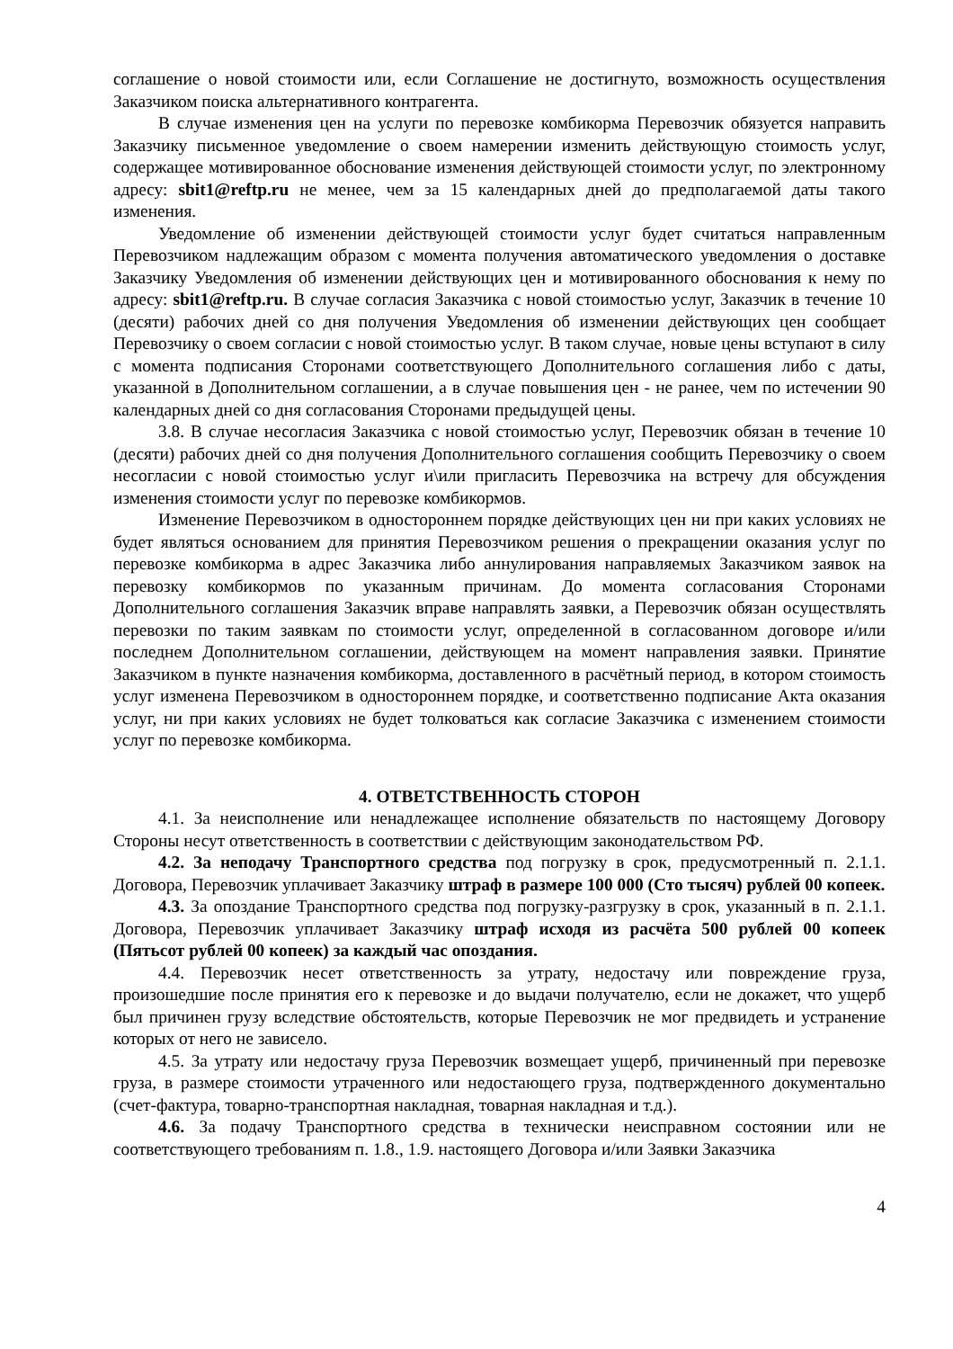соглашение о новой стоимости или, если Соглашение не достигнуто, возможность осуществления Заказчиком поиска альтернативного контрагента.
В случае изменения цен на услуги по перевозке комбикорма Перевозчик обязуется направить Заказчику письменное уведомление о своем намерении изменить действующую стоимость услуг, содержащее мотивированное обоснование изменения действующей стоимости услуг, по электронному адресу: sbit1@reftp.ru не менее, чем за 15 календарных дней до предполагаемой даты такого изменения.
Уведомление об изменении действующей стоимости услуг будет считаться направленным Перевозчиком надлежащим образом с момента получения автоматического уведомления о доставке Заказчику Уведомления об изменении действующих цен и мотивированного обоснования к нему по адресу: sbit1@reftp.ru. В случае согласия Заказчика с новой стоимостью услуг, Заказчик в течение 10 (десяти) рабочих дней со дня получения Уведомления об изменении действующих цен сообщает Перевозчику о своем согласии с новой стоимостью услуг. В таком случае, новые цены вступают в силу с момента подписания Сторонами соответствующего Дополнительного соглашения либо с даты, указанной в Дополнительном соглашении, а в случае повышения цен - не ранее, чем по истечении 90 календарных дней со дня согласования Сторонами предыдущей цены.
3.8. В случае несогласия Заказчика с новой стоимостью услуг, Перевозчик обязан в течение 10 (десяти) рабочих дней со дня получения Дополнительного соглашения сообщить Перевозчику о своем несогласии с новой стоимостью услуг и\или пригласить Перевозчика на встречу для обсуждения изменения стоимости услуг по перевозке комбикормов.
Изменение Перевозчиком в одностороннем порядке действующих цен ни при каких условиях не будет являться основанием для принятия Перевозчиком решения о прекращении оказания услуг по перевозке комбикорма в адрес Заказчика либо аннулирования направляемых Заказчиком заявок на перевозку комбикормов по указанным причинам. До момента согласования Сторонами Дополнительного соглашения Заказчик вправе направлять заявки, а Перевозчик обязан осуществлять перевозки по таким заявкам по стоимости услуг, определенной в согласованном договоре и/или последнем Дополнительном соглашении, действующем на момент направления заявки. Принятие Заказчиком в пункте назначения комбикорма, доставленного в расчётный период, в котором стоимость услуг изменена Перевозчиком в одностороннем порядке, и соответственно подписание Акта оказания услуг, ни при каких условиях не будет толковаться как согласие Заказчика с изменением стоимости услуг по перевозке комбикорма.
4. ОТВЕТСТВЕННОСТЬ СТОРОН
4.1. За неисполнение или ненадлежащее исполнение обязательств по настоящему Договору Стороны несут ответственность в соответствии с действующим законодательством РФ.
4.2. За неподачу Транспортного средства под погрузку в срок, предусмотренный п. 2.1.1. Договора, Перевозчик уплачивает Заказчику штраф в размере 100 000 (Сто тысяч) рублей 00 копеек.
4.3. За опоздание Транспортного средства под погрузку-разгрузку в срок, указанный в п. 2.1.1. Договора, Перевозчик уплачивает Заказчику штраф исходя из расчёта 500 рублей 00 копеек (Пятьсот рублей 00 копеек) за каждый час опоздания.
4.4. Перевозчик несет ответственность за утрату, недостачу или повреждение груза, произошедшие после принятия его к перевозке и до выдачи получателю, если не докажет, что ущерб был причинен грузу вследствие обстоятельств, которые Перевозчик не мог предвидеть и устранение которых от него не зависело.
4.5. За утрату или недостачу груза Перевозчик возмещает ущерб, причиненный при перевозке груза, в размере стоимости утраченного или недостающего груза, подтвержденного документально (счет-фактура, товарно-транспортная накладная, товарная накладная и т.д.).
4.6. За подачу Транспортного средства в технически неисправном состоянии или не соответствующего требованиям п. 1.8., 1.9. настоящего Договора и/или Заявки Заказчика
4